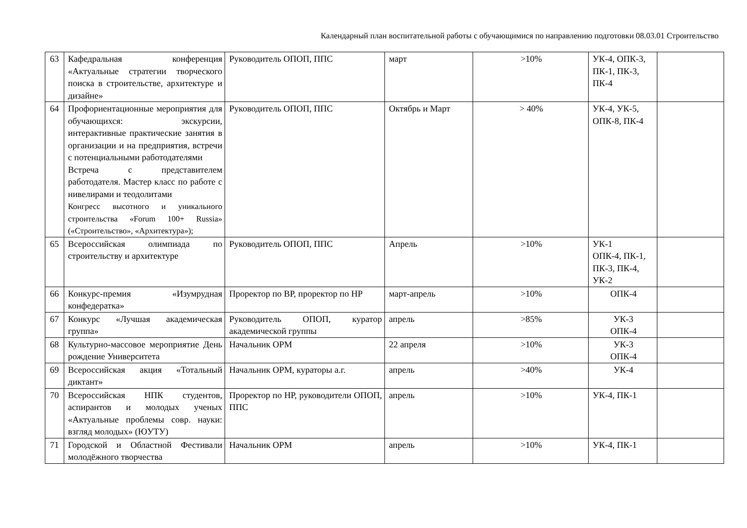Календарный план воспитательной работы с обучающимися по направлению подготовки 08.03.01 Строительство
| 63 | Кафедральная конференция «Актуальные стратегии творческого поиска в строительстве, архитектуре и дизайне» | Руководитель ОПОП, ППС | март | >10% | УК-4, ОПК-3, ПК-1, ПК-3, ПК-4 | |
| 64 | Профориентационные мероприятия для обучающихся: экскурсии, интерактивные практические занятия в организации и на предприятия, встречи с потенциальными работодателями Встреча с представителем работодателя. Мастер класс по работе с нивелирами и теодолитами Конгресс высотного и уникального строительства «Forum 100+ Russia» («Строительство», «Архитектура»); | Руководитель ОПОП, ППС | Октябрь и Март | > 40% | УК-4, УК-5, ОПК-8, ПК-4 | |
| 65 | Всероссийская олимпиада по строительству и архитектуре | Руководитель ОПОП, ППС | Апрель | >10% | УК-1 ОПК-4, ПК-1, ПК-3, ПК-4, УК-2 | |
| 66 | Конкурс-премия «Изумрудная конфедератка» | Проректор по ВР, проректор по НР | март-апрель | >10% | ОПК-4 | |
| 67 | Конкурс «Лучшая академическая группа» | Руководитель ОПОП, куратор академической группы | апрель | >85% | УК-3 ОПК-4 | |
| 68 | Культурно-массовое мероприятие День рождение Университета | Начальник ОРМ | 22 апреля | >10% | УК-3 ОПК-4 | |
| 69 | Всероссийская акция «Тотальный диктант» | Начальник ОРМ, кураторы а.г. | апрель | >40% | УК-4 | |
| 70 | Всероссийская НПК студентов, аспирантов и молодых ученых «Актуальные проблемы совр. науки: взгляд молодых» (ЮУТУ) | Проректор по НР, руководители ОПОП, ППС | апрель | >10% | УК-4, ПК-1 | |
| 71 | Городской и Областной Фестивали молодёжного творчества | Начальник ОРМ | апрель | >10% | УК-4, ПК-1 | |